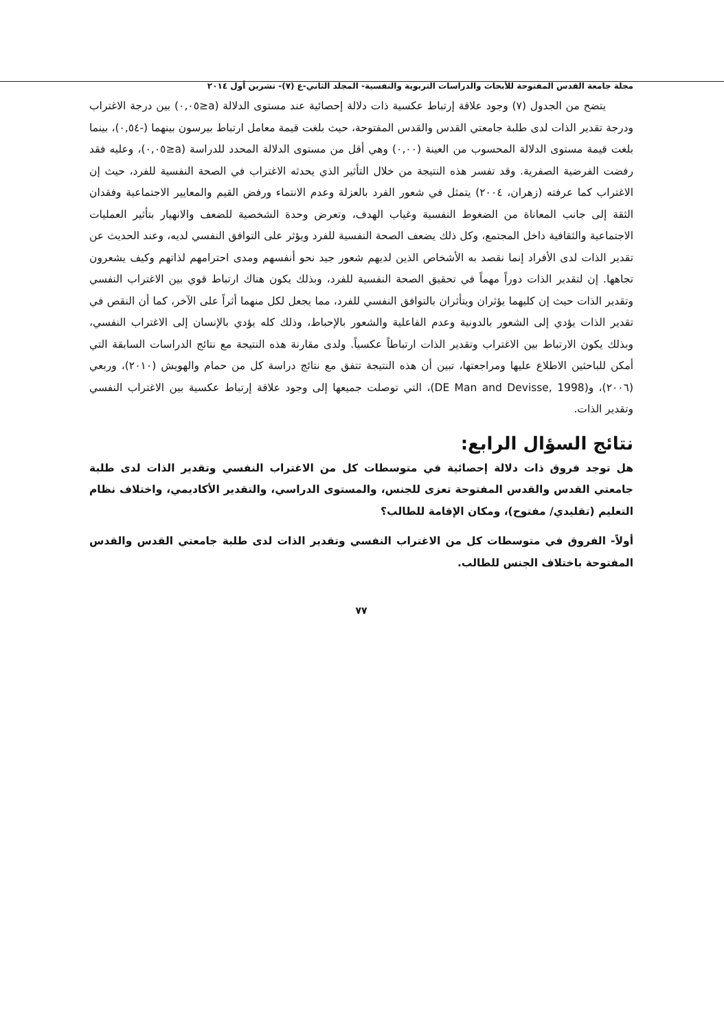مجلة جامعة القدس المفتوحة للأبحاث والدراسات التربوية والنفسية- المجلد الثاني-ع (٧)- تشرين أول ٢٠١٤
يتضح من الجدول (٧) وجود علاقة إرتباط عكسية ذات دلالة إحصائية عند مستوى الدلالة (a≤٠,٠٥) بين درجة الاغتراب ودرجة تقدير الذات لدى طلبة جامعتي القدس والقدس المفتوحة، حيث بلغت قيمة معامل ارتباط بيرسون بينهما (-٠,٥٤)، بينما بلغت قيمة مستوى الدلالة المحسوب من العينة (٠,٠٠) وهي أقل من مستوى الدلالة المحدد للدراسة (a≤٠,٠٥)، وعليه فقد رفضت الفرضية الصفرية. وقد تفسر هذه النتيجة من خلال التأثير الذي يحدثه الاغتراب في الصحة النفسية للفرد، حيث إن الاغتراب كما عرفته (زهران، ٢٠٠٤) يتمثل في شعور الفرد بالعزلة وعدم الانتماء ورفض القيم والمعايير الاجتماعية وفقدان الثقة إلى جانب المعاناة من الضغوط النفسية وغياب الهدف، وتعرض وحدة الشخصية للضعف والانهيار بتأثير العمليات الاجتماعية والثقافية داخل المجتمع، وكل ذلك يضعف الصحة النفسية للفرد ويؤثر على التوافق النفسي لديه، وعند الحديث عن تقدير الذات لدى الأفراد إنما نقصد به الأشخاص الذين لديهم شعور جيد نحو أنفسهم ومدى احترامهم لذاتهم وكيف يشعرون تجاهها. إن لتقدير الذات دوراً مهماً في تحقيق الصحة النفسية للفرد، وبذلك يكون هناك ارتباط قوي بين الاغتراب النفسي وتقدير الذات حيث إن كليهما يؤثران ويتأثران بالتوافق النفسي للفرد، مما يجعل لكل منهما أثراً على الآخر، كما أن النقص في تقدير الذات يؤدي إلى الشعور بالدونية وعدم الفاعلية والشعور بالإحباط، وذلك كله يؤدي بالإنسان إلى الاغتراب النفسي، وبذلك يكون الارتباط بين الاغتراب وتقدير الذات ارتباطاً عكسياً. ولدى مقارنة هذه النتيجة مع نتائج الدراسات السابقة التي أمكن للباحثين الاطلاع عليها ومراجعتها، تبين أن هذه النتيجة تتفق مع نتائج دراسة كل من حمام والهويش (٢٠١٠)، وربعي (٢٠٠٦)، و(DE Man and Devisse, 1998)، التي توصلت جميعها إلى وجود علاقة إرتباط عكسية بين الاغتراب النفسي وتقدير الذات.
نتائج السؤال الرابع:
هل توجد فروق ذات دلالة إحصائية في متوسطات كل من الاغتراب النفسي وتقدير الذات لدى طلبة جامعتي القدس والقدس المفتوحة تعزى للجنس، والمستوى الدراسي، والتقدير الأكاديمي، واختلاف نظام التعليم (تقليدي/ مفتوح)، ومكان الإقامة للطالب؟
أولاً- الفروق في متوسطات كل من الاغتراب النفسي وتقدير الذات لدى طلبة جامعتي القدس والقدس المفتوحة باختلاف الجنس للطالب.
٧٧